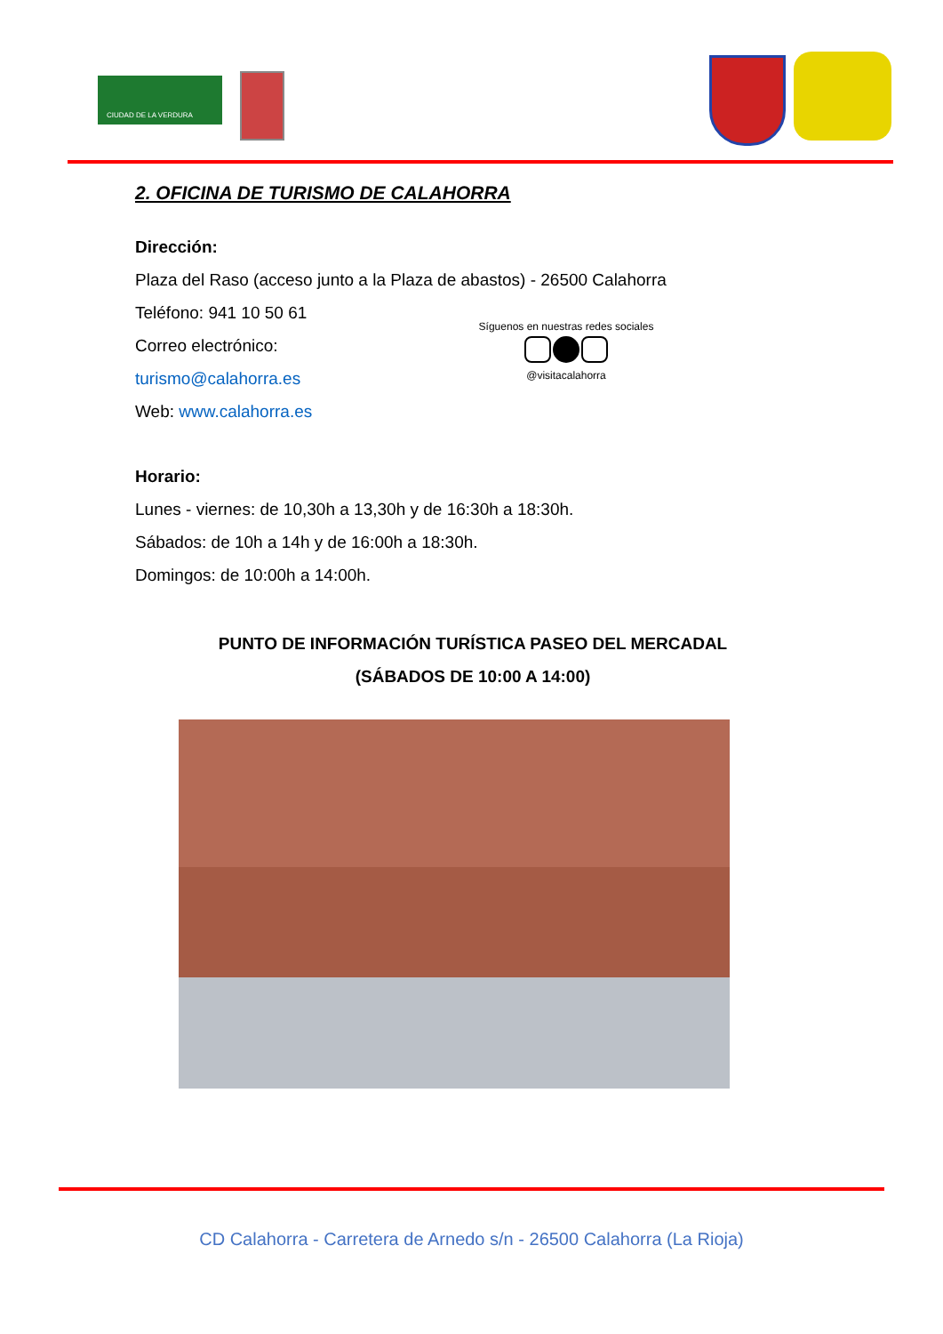CIUDAD DE LA VERDURA
2. OFICINA DE TURISMO DE CALAHORRA
Dirección:
Plaza del Raso (acceso junto a la Plaza de abastos) - 26500 Calahorra
Teléfono: 941 10 50 61
Correo electrónico:
turismo@calahorra.es
Web: www.calahorra.es
Síguenos en nuestras redes sociales
@visitacalahorra
Horario:
Lunes - viernes: de 10,30h a 13,30h y de 16:30h a 18:30h.
Sábados: de 10h a 14h y de 16:00h a 18:30h.
Domingos: de 10:00h a 14:00h.
PUNTO DE INFORMACIÓN TURÍSTICA PASEO DEL MERCADAL
(SÁBADOS DE 10:00 A 14:00)
CD Calahorra - Carretera de Arnedo s/n - 26500 Calahorra (La Rioja)